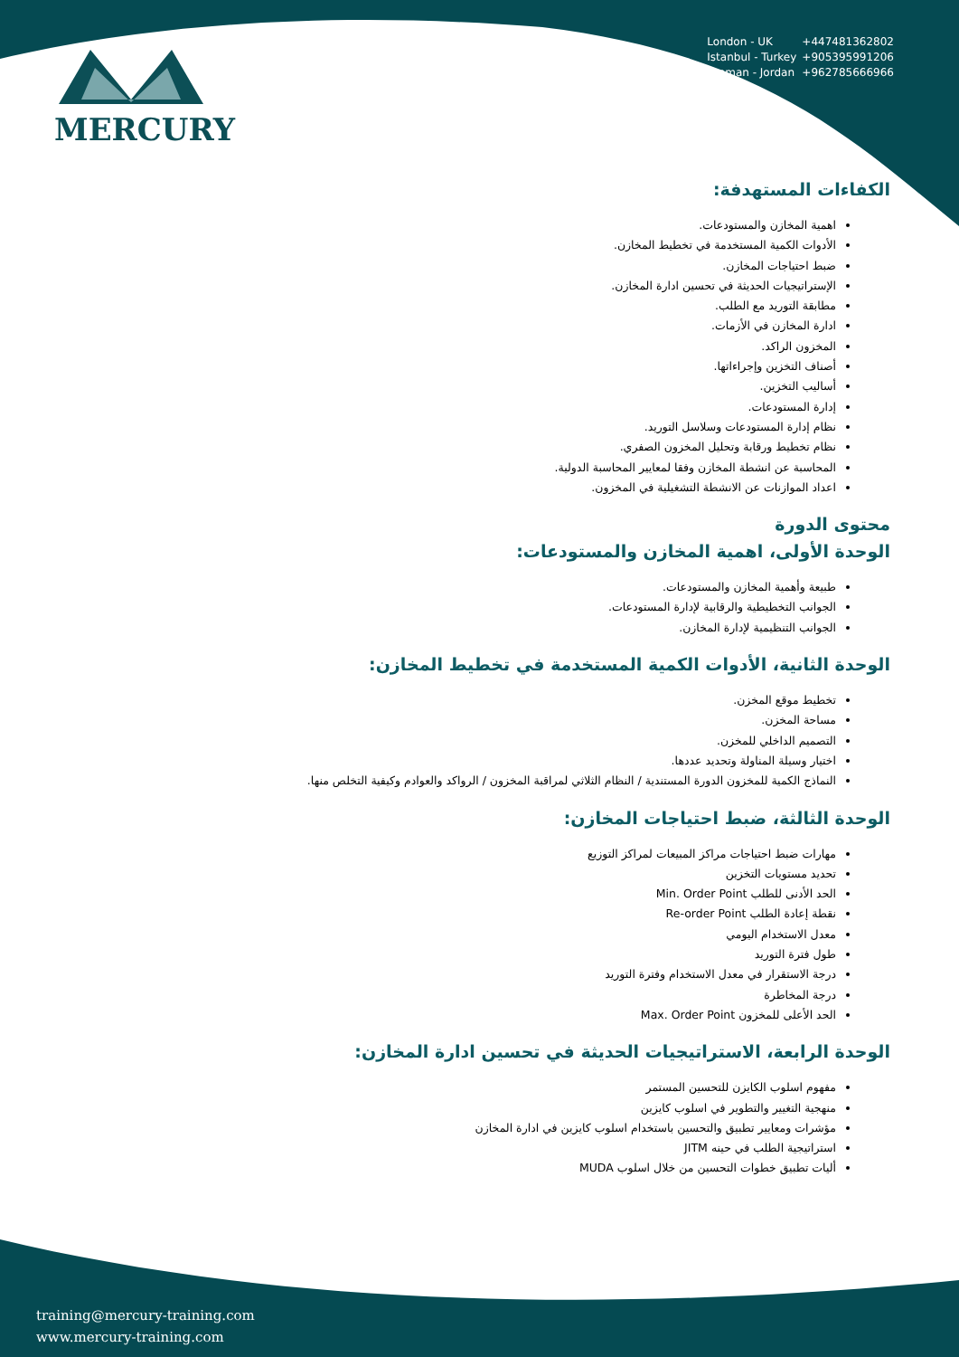MERCURY
London - UK +447481362802
Istanbul - Turkey +905395991206
Amman - Jordan +962785666966
الكفاءات المستهدفة:
اهمية المخازن والمستودعات.
الأدوات الكمية المستخدمة في تخطيط المخازن.
ضبط احتياجات المخازن.
الإستراتيجيات الحديثة في تحسين ادارة المخازن.
مطابقة التوريد مع الطلب.
ادارة المخازن في الأزمات.
المخزون الراكد.
أصناف التخزين وإجراءاتها.
أساليب التخزين.
إدارة المستودعات.
نظام إدارة المستودعات وسلاسل التوريد.
نظام تخطيط ورقابة وتحليل المخزون الصفري.
المحاسبة عن انشطة المخازن وفقا لمعايير المحاسبة الدولية.
اعداد الموازنات عن الانشطة التشغيلية في المخزون.
محتوى الدورة
الوحدة الأولى، اهمية المخازن والمستودعات:
طبيعة وأهمية المخازن والمستودعات.
الجوانب التخطيطية والرقابية لإدارة المستودعات.
الجوانب التنظيمية لإدارة المخازن.
الوحدة الثانية، الأدوات الكمية المستخدمة في تخطيط المخازن:
تخطيط موقع المخزن.
مساحة المخزن.
التصميم الداخلي للمخزن.
اختيار وسيلة المناولة وتحديد عددها.
النماذج الكمية للمخزون الدورة المستندية / النظام الثلاثي لمراقبة المخزون / الرواكد والعوادم وكيفية التخلص منها.
الوحدة الثالثة، ضبط احتياجات المخازن:
مهارات ضبط احتياجات مراكز المبيعات لمراكز التوزيع
تحديد مستويات التخزين
الحد الأدنى للطلب Min. Order Point
نقطة إعادة الطلب Re-order Point
معدل الاستخدام اليومي
طول فترة التوريد
درجة الاستقرار في معدل الاستخدام وفترة التوريد
درجة المخاطرة
الحد الأعلى للمخزون Max. Order Point
الوحدة الرابعة، الاستراتيجيات الحديثة في تحسين ادارة المخازن:
مفهوم اسلوب الكايزن للتحسين المستمر
منهجية التغيير والتطوير في اسلوب كايزين
مؤشرات ومعايير تطبيق والتحسين باستخدام اسلوب كايزين في ادارة المخازن
استراتيجية الطلب في حينه JITM
أليات تطبيق خطوات التحسين من خلال اسلوب MUDA
training@mercury-training.com
www.mercury-training.com